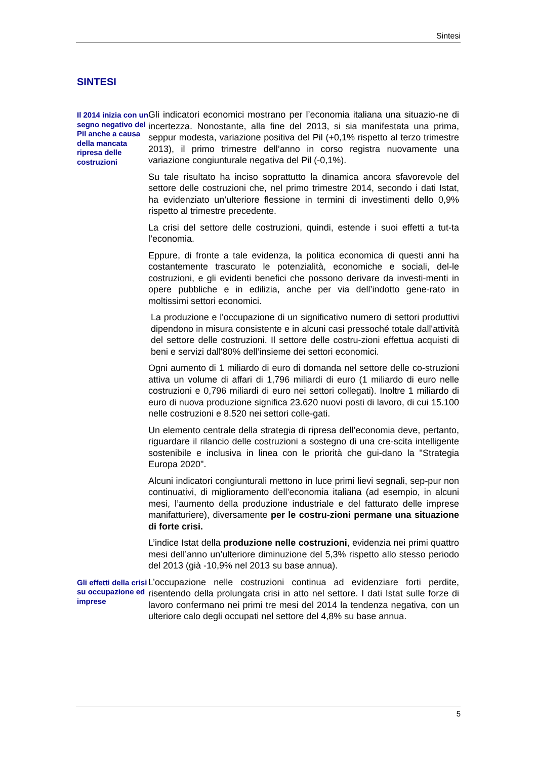Sintesi
SINTESI
Il 2014 inizia con un segno negativo del Pil anche a causa della mancata ripresa delle costruzioni
Gli indicatori economici mostrano per l’economia italiana una situazio-ne di incertezza. Nonostante, alla fine del 2013, si sia manifestata una prima, seppur modesta, variazione positiva del Pil (+0,1% rispetto al terzo trimestre 2013), il primo trimestre dell’anno in corso registra nuovamente una variazione congiunturale negativa del Pil (-0,1%).
Su tale risultato ha inciso soprattutto la dinamica ancora sfavorevole del settore delle costruzioni che, nel primo trimestre 2014, secondo i dati Istat, ha evidenziato un’ulteriore flessione in termini di investimenti dello 0,9% rispetto al trimestre precedente.
La crisi del settore delle costruzioni, quindi, estende i suoi effetti a tut-ta l’economia.
Eppure, di fronte a tale evidenza, la politica economica di questi anni ha costantemente trascurato le potenzialità, economiche e sociali, del-le costruzioni, e gli evidenti benefici che possono derivare da investi-menti in opere pubbliche e in edilizia, anche per via dell’indotto gene-rato in moltissimi settori economici.
La produzione e l'occupazione di un significativo numero di settori produttivi dipendono in misura consistente e in alcuni casi pressoché totale dall'attività del settore delle costruzioni. Il settore delle costru-zioni effettua acquisti di beni e servizi dall'80% dell’insieme dei settori economici.
Ogni aumento di 1 miliardo di euro di domanda nel settore delle co-struzioni attiva un volume di affari di 1,796 miliardi di euro (1 miliardo di euro nelle costruzioni e 0,796 miliardi di euro nei settori collegati). Inoltre 1 miliardo di euro di nuova produzione significa 23.620 nuovi posti di lavoro, di cui 15.100 nelle costruzioni e 8.520 nei settori colle-gati.
Un elemento centrale della strategia di ripresa dell’economia deve, pertanto, riguardare il rilancio delle costruzioni a sostegno di una cre-scita intelligente sostenibile e inclusiva in linea con le priorità che gui-dano la "Strategia Europa 2020".
Alcuni indicatori congiunturali mettono in luce primi lievi segnali, sep-pur non continuativi, di miglioramento dell’economia italiana (ad esempio, in alcuni mesi, l’aumento della produzione industriale e del fatturato delle imprese manifatturiere), diversamente per le costru-zioni permane una situazione di forte crisi.
L’indice Istat della produzione nelle costruzioni, evidenzia nei primi quattro mesi dell’anno un’ulteriore diminuzione del 5,3% rispetto allo stesso periodo del 2013 (già -10,9% nel 2013 su base annua).
Gli effetti della crisi su occupazione ed imprese
L’occupazione nelle costruzioni continua ad evidenziare forti perdite, risentendo della prolungata crisi in atto nel settore. I dati Istat sulle forze di lavoro confermano nei primi tre mesi del 2014 la tendenza negativa, con un ulteriore calo degli occupati nel settore del 4,8% su base annua.
5